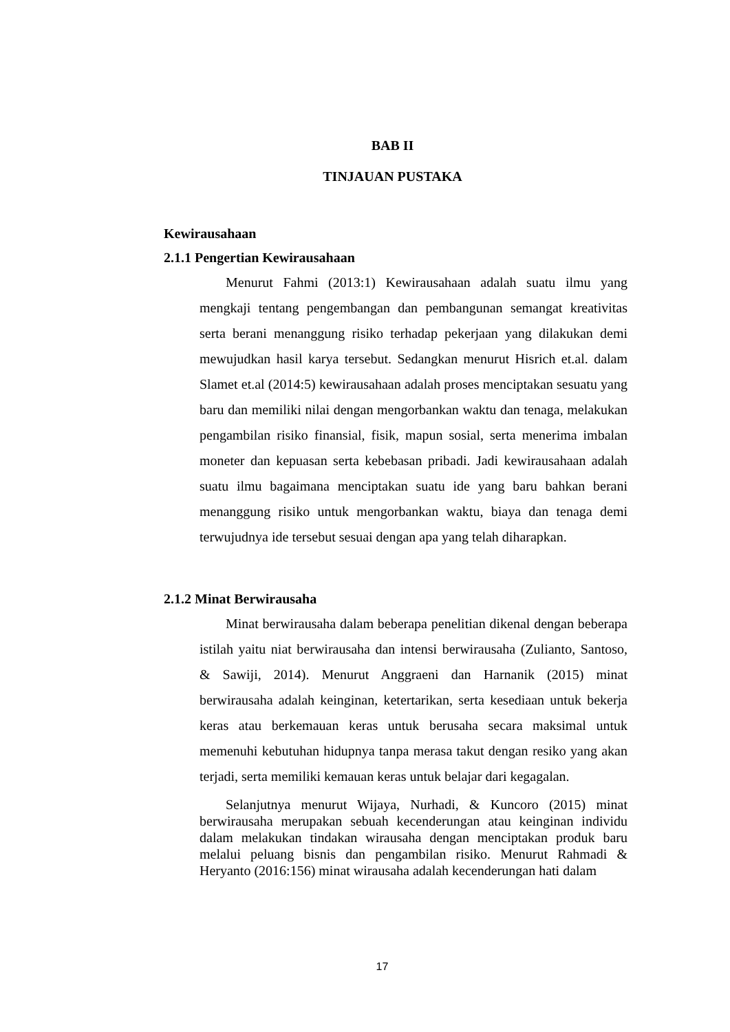BAB II
TINJAUAN PUSTAKA
Kewirausahaan
2.1.1 Pengertian Kewirausahaan
Menurut Fahmi (2013:1) Kewirausahaan adalah suatu ilmu yang mengkaji tentang pengembangan dan pembangunan semangat kreativitas serta berani menanggung risiko terhadap pekerjaan yang dilakukan demi mewujudkan hasil karya tersebut. Sedangkan menurut Hisrich et.al. dalam Slamet et.al (2014:5) kewirausahaan adalah proses menciptakan sesuatu yang baru dan memiliki nilai dengan mengorbankan waktu dan tenaga, melakukan pengambilan risiko finansial, fisik, mapun sosial, serta menerima imbalan moneter dan kepuasan serta kebebasan pribadi. Jadi kewirausahaan adalah suatu ilmu bagaimana menciptakan suatu ide yang baru bahkan berani menanggung risiko untuk mengorbankan waktu, biaya dan tenaga demi terwujudnya ide tersebut sesuai dengan apa yang telah diharapkan.
2.1.2 Minat Berwirausaha
Minat berwirausaha dalam beberapa penelitian dikenal dengan beberapa istilah yaitu niat berwirausaha dan intensi berwirausaha (Zulianto, Santoso, & Sawiji, 2014). Menurut Anggraeni dan Harnanik (2015) minat berwirausaha adalah keinginan, ketertarikan, serta kesediaan untuk bekerja keras atau berkemauan keras untuk berusaha secara maksimal untuk memenuhi kebutuhan hidupnya tanpa merasa takut dengan resiko yang akan terjadi, serta memiliki kemauan keras untuk belajar dari kegagalan.
Selanjutnya menurut Wijaya, Nurhadi, & Kuncoro (2015) minat berwirausaha merupakan sebuah kecenderungan atau keinginan individu dalam melakukan tindakan wirausaha dengan menciptakan produk baru melalui peluang bisnis dan pengambilan risiko. Menurut Rahmadi & Heryanto (2016:156) minat wirausaha adalah kecenderungan hati dalam
17